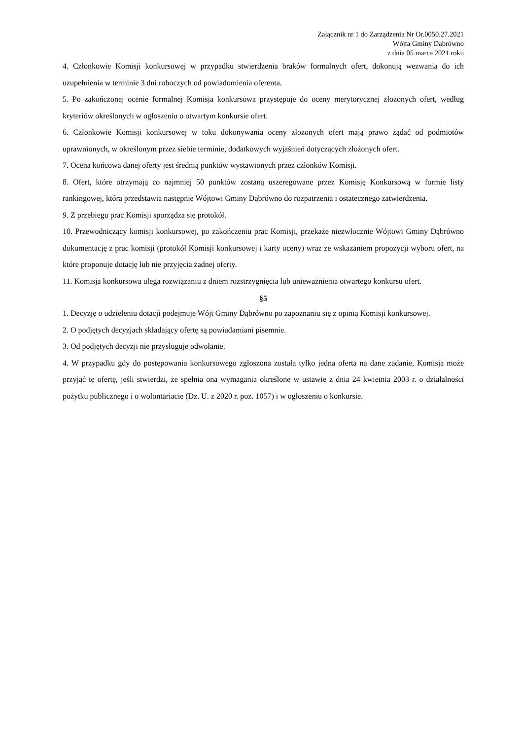Załącznik nr 1 do Zarządzenia Nr Or.0050.27.2021
Wójta Gminy Dąbrówno
z dnia 05 marca 2021 roku
4. Członkowie Komisji konkursowej w przypadku stwierdzenia braków formalnych ofert, dokonują wezwania do ich uzupełnienia w terminie 3 dni roboczych od powiadomienia oferenta.
5. Po zakończonej ocenie formalnej Komisja konkursowa przystępuje do oceny merytorycznej złożonych ofert, według kryteriów określonych w ogłoszeniu o otwartym konkursie ofert.
6. Członkowie Komisji konkursowej w toku dokonywania oceny złożonych ofert mają prawo żądać od podmiotów uprawnionych, w określonym przez siebie terminie, dodatkowych wyjaśnień dotyczących złożonych ofert.
7. Ocena końcowa danej oferty jest średnią punktów wystawionych przez członków Komisji.
8. Ofert, które otrzymają co najmniej 50 punktów zostaną uszeregowane przez Komisję Konkursową w formie listy rankingowej, którą przedstawia następnie Wójtowi Gminy Dąbrówno do rozpatrzenia i ostatecznego zatwierdzenia.
9. Z przebiegu prac Komisji sporządza się protokół.
10. Przewodniczący komisji konkursowej, po zakończeniu prac Komisji, przekaże niezwłocznie Wójtowi Gminy Dąbrówno dokumentację z prac komisji (protokół Komisji konkursowej i karty oceny) wraz ze wskazaniem propozycji wyboru ofert, na które proponuje dotację lub nie przyjęcia żadnej oferty.
11. Komisja konkursowa ulega rozwiązaniu z dniem rozstrzygnięcia lub unieważnienia otwartego konkursu ofert.
§5
1. Decyzję o udzieleniu dotacji podejmuje Wójt Gminy Dąbrówno po zapoznaniu się z opinią Komisji konkursowej.
2. O podjętych decyzjach składający ofertę są powiadamiani pisemnie.
3. Od podjętych decyzji nie przysługuje odwołanie.
4. W przypadku gdy do postępowania konkursowego zgłoszona została tylko jedna oferta na dane zadanie, Komisja może przyjąć tę ofertę, jeśli stwierdzi, że spełnia ona wymagania określone w ustawie z dnia 24 kwietnia 2003 r. o działalności pożytku publicznego i o wolontariacie (Dz. U. z 2020 r. poz. 1057) i w ogłoszeniu o konkursie.